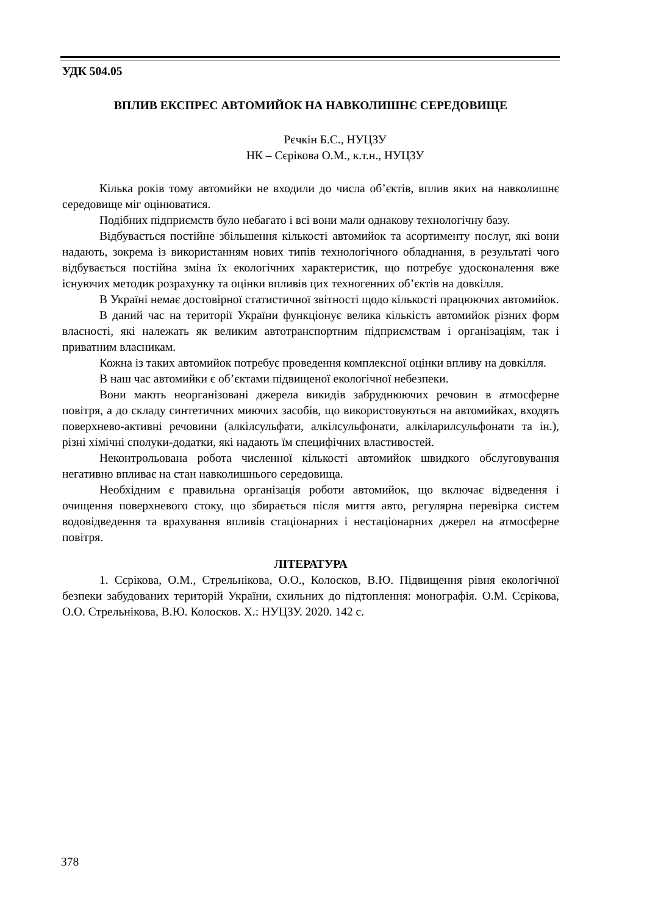УДК 504.05
ВПЛИВ ЕКСПРЕС АВТОМИЙОК НА НАВКОЛИШНЄ СЕРЕДОВИЩЕ
Рєчкін Б.С., НУЦЗУ
НК – Сєрікова О.М., к.т.н., НУЦЗУ
Кілька років тому автомийки не входили до числа об’єктів, вплив яких на навколишнє середовище міг оцінюватися.
Подібних підприємств було небагато і всі вони мали однакову технологічну базу.
Відбувається постійне збільшення кількості автомийок та асортименту послуг, які вони надають, зокрема із використанням нових типів технологічного обладнання, в результаті чого відбувається постійна зміна їх екологічних характеристик, що потребує удосконалення вже існуючих методик розрахунку та оцінки впливів цих техногенних об’єктів на довкілля.
В Україні немає достовірної статистичної звітності щодо кількості працюючих автомийок.
В даний час на території України функціонує велика кількість автомийок різних форм власності, які належать як великим автотранспортним підприємствам і організаціям, так і приватним власникам.
Кожна із таких автомийок потребує проведення комплексної оцінки впливу на довкілля.
В наш час автомийки є об’єктами підвищеної екологічної небезпеки.
Вони мають неорганізовані джерела викидів забруднюючих речовин в атмосферне повітря, а до складу синтетичних миючих засобів, що використовуються на автомийках, входять поверхнево-активні речовини (алкілсульфати, алкілсульфонати, алкіларилсульфонати та ін.), різні хімічні сполуки-додатки, які надають їм специфічних властивостей.
Неконтрольована робота численної кількості автомийок швидкого обслуговування негативно впливає на стан навколишнього середовища.
Необхідним є правильна організація роботи автомийок, що включає відведення і очищення поверхневого стоку, що збирається після миття авто, регулярна перевірка систем водовідведення та врахування впливів стаціонарних і нестаціонарних джерел на атмосферне повітря.
ЛІТЕРАТУРА
1. Сєрікова, О.М., Стрельнікова, О.О., Колосков, В.Ю. Підвищення рівня екологічної безпеки забудованих територій України, схильних до підтоплення: монографія. О.М. Сєрікова, О.О. Стрельнікова, В.Ю. Колосков. Х.: НУЦЗУ. 2020. 142 с.
378